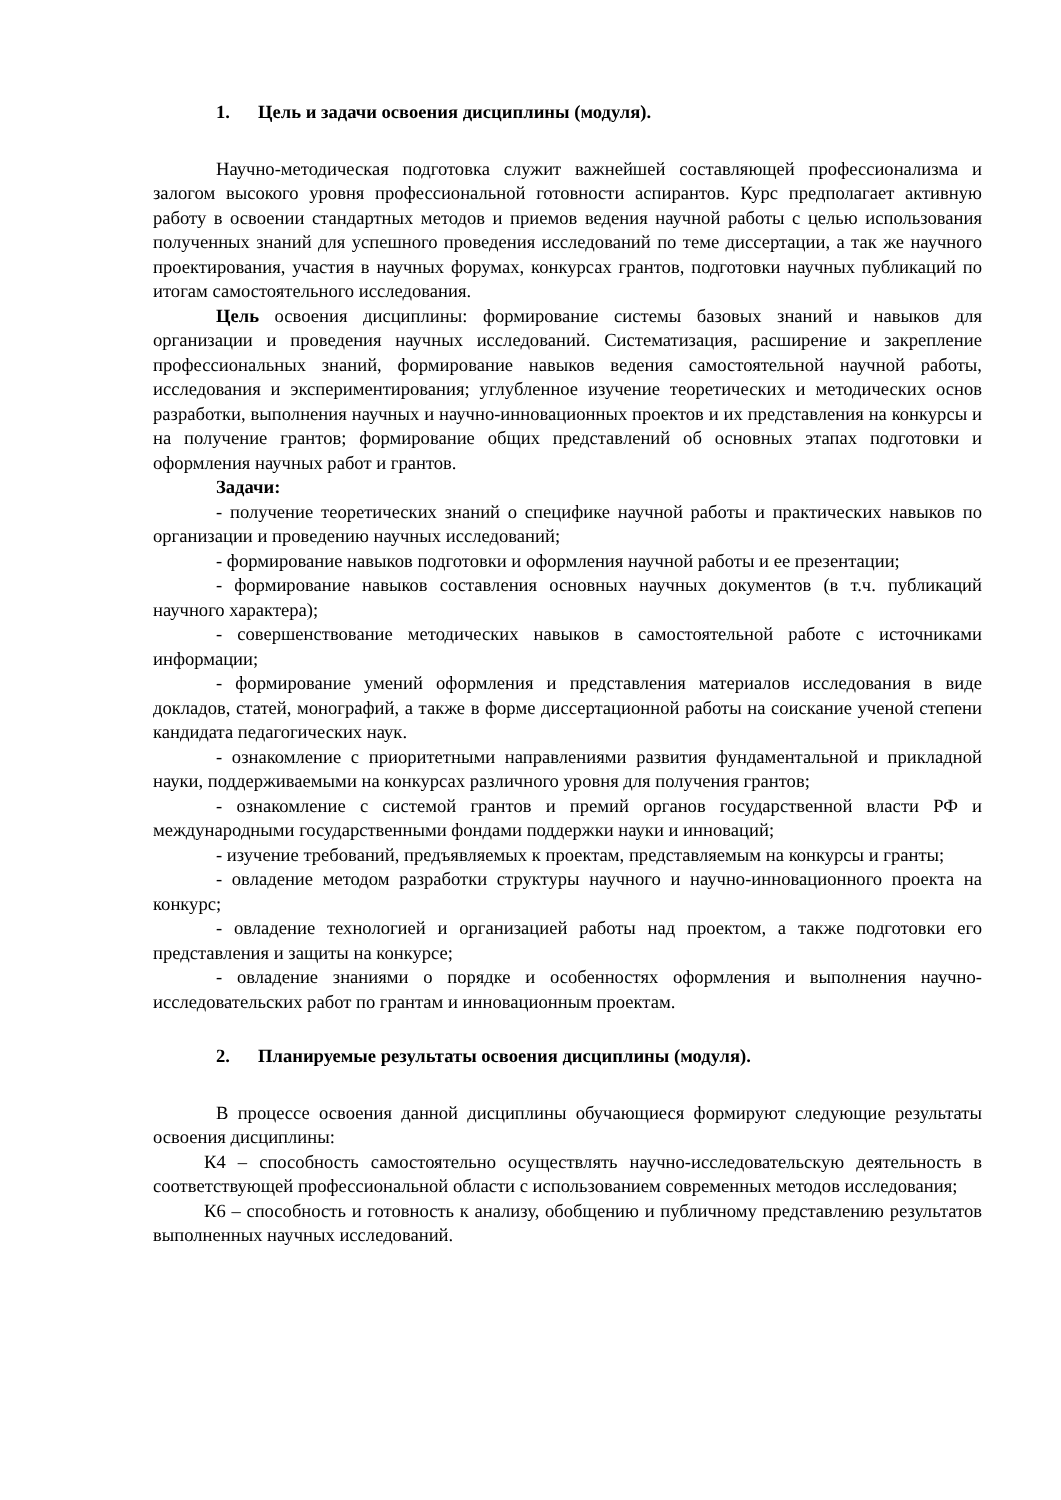1. Цель и задачи освоения дисциплины (модуля).
Научно-методическая подготовка служит важнейшей составляющей профессионализма и залогом высокого уровня профессиональной готовности аспирантов. Курс предполагает активную работу в освоении стандартных методов и приемов ведения научной работы с целью использования полученных знаний для успешного проведения исследований по теме диссертации, а так же научного проектирования, участия в научных форумах, конкурсах грантов, подготовки научных публикаций по итогам самостоятельного исследования.
Цель освоения дисциплины: формирование системы базовых знаний и навыков для организации и проведения научных исследований. Систематизация, расширение и закрепление профессиональных знаний, формирование навыков ведения самостоятельной научной работы, исследования и экспериментирования; углубленное изучение теоретических и методических основ разработки, выполнения научных и научно-инновационных проектов и их представления на конкурсы и на получение грантов; формирование общих представлений об основных этапах подготовки и оформления научных работ и грантов.
Задачи:
- получение теоретических знаний о специфике научной работы и практических навыков по организации и проведению научных исследований;
- формирование навыков подготовки и оформления научной работы и ее презентации;
- формирование навыков составления основных научных документов (в т.ч. публикаций научного характера);
- совершенствование методических навыков в самостоятельной работе с источниками информации;
- формирование умений оформления и представления материалов исследования в виде докладов, статей, монографий, а также в форме диссертационной работы на соискание ученой степени кандидата педагогических наук.
- ознакомление с приоритетными направлениями развития фундаментальной и прикладной науки, поддерживаемыми на конкурсах различного уровня для получения грантов;
- ознакомление с системой грантов и премий органов государственной власти РФ и международными государственными фондами поддержки науки и инноваций;
- изучение требований, предъявляемых к проектам, представляемым на конкурсы и гранты;
- овладение методом разработки структуры научного и научно-инновационного проекта на конкурс;
- овладение технологией и организацией работы над проектом, а также подготовки его представления и защиты на конкурсе;
- овладение знаниями о порядке и особенностях оформления и выполнения научно-исследовательских работ по грантам и инновационным проектам.
2. Планируемые результаты освоения дисциплины (модуля).
В процессе освоения данной дисциплины обучающиеся формируют следующие результаты освоения дисциплины:
К4 – способность самостоятельно осуществлять научно-исследовательскую деятельность в соответствующей профессиональной области с использованием современных методов исследования;
К6 – способность и готовность к анализу, обобщению и публичному представлению результатов выполненных научных исследований.